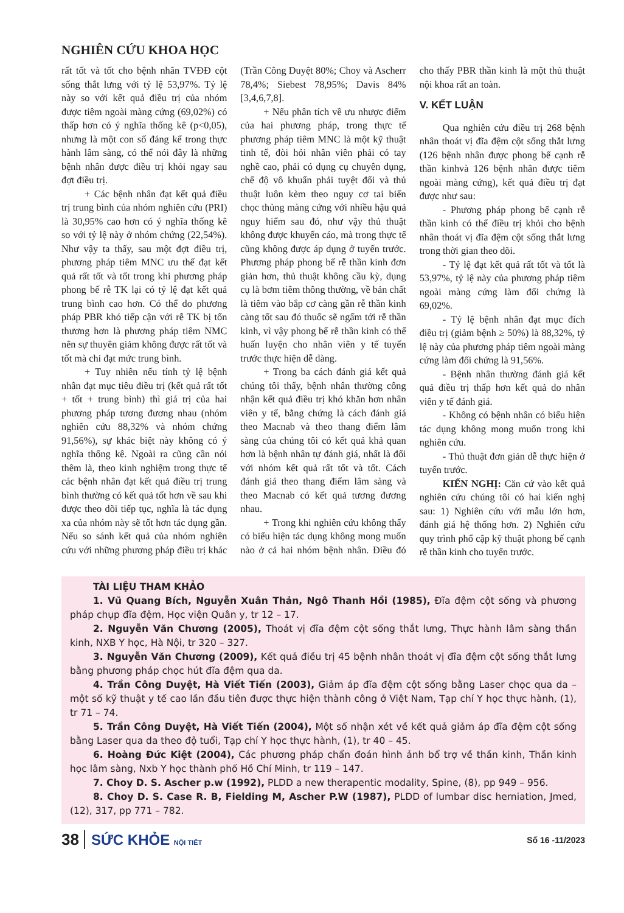NGHIÊN CỨU KHOA HỌC
rất tốt và tốt cho bệnh nhân TVĐĐ cột sống thắt lưng với tỷ lệ 53,97%. Tỷ lệ này so với kết quả điều trị của nhóm được tiêm ngoài màng cứng (69,02%) có thấp hơn có ý nghĩa thống kê (p<0,05), nhưng là một con số đáng kể trong thực hành lâm sàng, có thể nói đây là những bệnh nhân được điều trị khỏi ngay sau đợt điều trị.
+ Các bệnh nhân đạt kết quả điều trị trung bình của nhóm nghiên cứu (PRI) là 30,95% cao hơn có ý nghĩa thống kê so với tỷ lệ này ở nhóm chứng (22,54%). Như vậy ta thấy, sau một đợt điều trị, phương pháp tiêm MNC ưu thế đạt kết quả rất tốt và tốt trong khi phương pháp phong bế rễ TK lại có tỷ lệ đạt kết quả trung bình cao hơn. Có thể do phương pháp PBR khó tiếp cận với rễ TK bị tổn thương hơn là phương pháp tiêm NMC nên sự thuyên giảm không được rất tốt và tốt mà chỉ đạt mức trung bình.
+ Tuy nhiên nếu tính tỷ lệ bệnh nhân đạt mục tiêu điều trị (kết quả rất tốt + tốt + trung bình) thì giá trị của hai phương pháp tương đương nhau (nhóm nghiên cứu 88,32% và nhóm chứng 91,56%), sự khác biệt này không có ý nghĩa thống kê. Ngoài ra cũng cần nói thêm là, theo kinh nghiệm trong thực tế các bệnh nhân đạt kết quả điều trị trung bình thường có kết quả tốt hơn về sau khi được theo dõi tiếp tục, nghĩa là tác dụng xa của nhóm này sẽ tốt hơn tác dụng gần. Nếu so sánh kết quả của nhóm nghiên cứu với những phương pháp điều trị khác (Trần Công Duyệt 80%; Choy và Ascherr 78,4%; Siebest 78,95%; Davis 84% [3,4,6,7,8].
+ Nếu phân tích về ưu nhược điểm của hai phương pháp, trong thực tế phương pháp tiêm MNC là một kỹ thuật tinh tế, đòi hỏi nhân viên phải có tay nghề cao, phải có dụng cụ chuyên dụng, chế độ vô khuẩn phải tuyệt đối và thủ thuật luôn kèm theo nguy cơ tai biến chọc thủng màng cứng với nhiều hậu quả nguy hiểm sau đó, như vậy thủ thuật không được khuyến cáo, mà trong thực tế cũng không được áp dụng ở tuyến trước. Phương pháp phong bế rễ thần kinh đơn giản hơn, thủ thuật không cầu kỳ, dụng cụ là bơm tiêm thông thường, về bản chất là tiêm vào bắp cơ càng gần rễ thần kinh càng tốt sau đó thuốc sẽ ngấm tới rễ thần kinh, vì vậy phong bế rễ thần kinh có thể huấn luyện cho nhân viên y tế tuyến trước thực hiện dễ dàng.
+ Trong ba cách đánh giá kết quả chúng tôi thấy, bệnh nhân thường công nhận kết quả điều trị khó khăn hơn nhân viên y tế, bằng chứng là cách đánh giá theo Macnab và theo thang điểm lâm sàng của chúng tôi có kết quả khả quan hơn là bệnh nhân tự đánh giá, nhất là đối với nhóm kết quả rất tốt và tốt. Cách đánh giá theo thang điểm lâm sàng và theo Macnab có kết quả tương đương nhau.
+ Trong khi nghiên cứu không thấy có biểu hiện tác dụng không mong muốn nào ở cả hai nhóm bệnh nhân. Điều đó cho thấy PBR thần kinh là một thủ thuật nội khoa rất an toàn.
V. KẾT LUẬN
Qua nghiên cứu điều trị 268 bệnh nhân thoát vị đĩa đệm cột sống thắt lưng (126 bệnh nhân được phong bế cạnh rễ thần kinhvà 126 bệnh nhân được tiêm ngoài màng cứng), kết quả điều trị đạt được như sau:
- Phương pháp phong bế cạnh rễ thần kinh có thể điều trị khỏi cho bệnh nhân thoát vị đĩa đệm cột sống thắt lưng trong thời gian theo dõi.
- Tỷ lệ đạt kết quả rất tốt và tốt là 53,97%, tỷ lệ này của phương pháp tiêm ngoài màng cứng làm đối chứng là 69,02%.
- Tỷ lệ bệnh nhân đạt mục đích điều trị (giảm bệnh ≥ 50%) là 88,32%, tỷ lệ này của phương pháp tiêm ngoài màng cứng làm đối chứng là 91,56%.
- Bệnh nhân thường đánh giá kết quả điều trị thấp hơn kết quả do nhân viên y tế đánh giá.
- Không có bệnh nhân có biểu hiện tác dụng không mong muốn trong khi nghiên cứu.
- Thủ thuật đơn giản dễ thực hiện ở tuyến trước.
KIẾN NGHỊ: Căn cứ vào kết quả nghiên cứu chúng tôi có hai kiến nghị sau: 1) Nghiên cứu với mẫu lớn hơn, đánh giá hệ thống hơn. 2) Nghiên cứu quy trình phổ cập kỹ thuật phong bế cạnh rễ thần kinh cho tuyến trước.
TÀI LIỆU THAM KHẢO
1. Vũ Quang Bích, Nguyễn Xuân Thản, Ngô Thanh Hồi (1985), Đĩa đệm cột sống và phương pháp chụp đĩa đệm, Học viện Quân y, tr 12 – 17.
2. Nguyễn Văn Chương (2005), Thoát vị đĩa đệm cột sống thắt lưng, Thực hành lâm sàng thần kinh, NXB Y học, Hà Nội, tr 320 – 327.
3. Nguyễn Văn Chương (2009), Kết quả điều trị 45 bệnh nhân thoát vị đĩa đệm cột sống thắt lưng bằng phương pháp chọc hút đĩa đệm qua da.
4. Trần Công Duyệt, Hà Viết Tiến (2003), Giảm áp đĩa đệm cột sống bằng Laser chọc qua da – một số kỹ thuật y tế cao lần đầu tiên được thực hiện thành công ở Việt Nam, Tạp chí Y học thực hành, (1), tr 71 – 74.
5. Trần Công Duyệt, Hà Viết Tiến (2004), Một số nhận xét về kết quả giảm áp đĩa đệm cột sống bằng Laser qua da theo độ tuổi, Tạp chí Y học thực hành, (1), tr 40 – 45.
6. Hoàng Đức Kiệt (2004), Các phương pháp chẩn đoán hình ảnh bổ trợ về thần kinh, Thần kinh học lâm sàng, Nxb Y học thành phố Hồ Chí Minh, tr 119 – 147.
7. Choy D. S. Ascher p.w (1992), PLDD a new therapentic modality, Spine, (8), pp 949 – 956.
8. Choy D. S. Case R. B, Fielding M, Ascher P.W (1987), PLDD of lumbar disc herniation, Jmed, (12), 317, pp 771 – 782.
38 SỨC KHỎE NỘI TIẾT Số 16 -11/2023